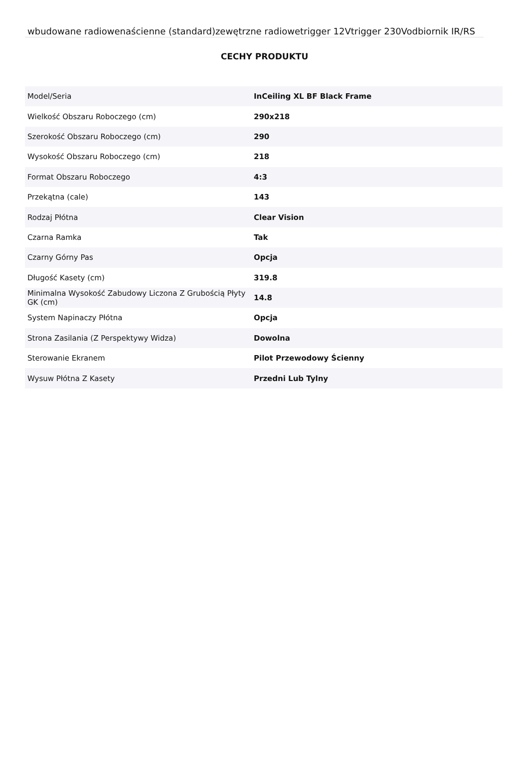wbudowane radiowenaścienne (standard)zewętrzne radiowetrigger 12Vtrigger 230Vodbiornik IR/RS
CECHY PRODUKTU
| Model/Seria | InCeiling XL BF Black Frame |
| Wielkość Obszaru Roboczego (cm) | 290x218 |
| Szerokość Obszaru Roboczego (cm) | 290 |
| Wysokość Obszaru Roboczego (cm) | 218 |
| Format Obszaru Roboczego | 4:3 |
| Przekątna (cale) | 143 |
| Rodzaj Płótna | Clear Vision |
| Czarna Ramka | Tak |
| Czarny Górny Pas | Opcja |
| Długość Kasety (cm) | 319.8 |
| Minimalna Wysokość Zabudowy Liczona Z Grubością Płyty GK (cm) | 14.8 |
| System Napinaczy Płótna | Opcja |
| Strona Zasilania (Z Perspektywy Widza) | Dowolna |
| Sterowanie Ekranem | Pilot Przewodowy Ścienny |
| Wysuw Płótna Z Kasety | Przedni Lub Tylny |